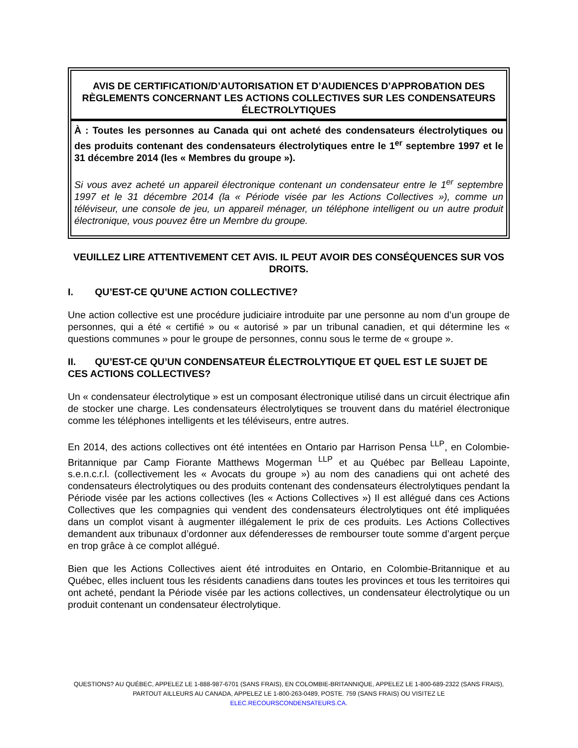AVIS DE CERTIFICATION/D’AUTORISATION ET D’AUDIENCES D’APPROBATION DES RÈGLEMENTS CONCERNANT LES ACTIONS COLLECTIVES SUR LES CONDENSATEURS ÉLECTROLYTIQUES
À : Toutes les personnes au Canada qui ont acheté des condensateurs électrolytiques ou des produits contenant des condensateurs électrolytiques entre le 1<sup>er</sup> septembre 1997 et le 31 décembre 2014 (les « Membres du groupe »).
Si vous avez acheté un appareil électronique contenant un condensateur entre le 1<sup>er</sup> septembre 1997 et le 31 décembre 2014 (la « Période visée par les Actions Collectives »), comme un téléviseur, une console de jeu, un appareil ménager, un téléphone intelligent ou un autre produit électronique, vous pouvez être un Membre du groupe.
VEUILLEZ LIRE ATTENTIVEMENT CET AVIS. IL PEUT AVOIR DES CONSÉQUENCES SUR VOS DROITS.
I. QU’EST-CE QU’UNE ACTION COLLECTIVE?
Une action collective est une procédure judiciaire introduite par une personne au nom d’un groupe de personnes, qui a été « certifié » ou « autorisé » par un tribunal canadien, et qui détermine les « questions communes » pour le groupe de personnes, connu sous le terme de « groupe ».
II. QU’EST-CE QU’UN CONDENSATEUR ÉLECTROLYTIQUE ET QUEL EST LE SUJET DE CES ACTIONS COLLECTIVES?
Un « condensateur électrolytique » est un composant électronique utilisé dans un circuit électrique afin de stocker une charge. Les condensateurs électrolytiques se trouvent dans du matériel électronique comme les téléphones intelligents et les téléviseurs, entre autres.
En 2014, des actions collectives ont été intentées en Ontario par Harrison Pensa <sup>LLP</sup>, en Colombie-Britannique par Camp Fiorante Matthews Mogerman <sup>LLP</sup> et au Québec par Belleau Lapointe, s.e.n.c.r.l. (collectivement les « Avocats du groupe ») au nom des canadiens qui ont acheté des condensateurs électrolytiques ou des produits contenant des condensateurs électrolytiques pendant la Période visée par les actions collectives (les « Actions Collectives ») Il est allégué dans ces Actions Collectives que les compagnies qui vendent des condensateurs électrolytiques ont été impliquées dans un complot visant à augmenter illégalement le prix de ces produits. Les Actions Collectives demandent aux tribunaux d’ordonner aux défenderesses de rembourser toute somme d’argent perçue en trop grâce à ce complot allégué.
Bien que les Actions Collectives aient été introduites en Ontario, en Colombie-Britannique et au Québec, elles incluent tous les résidents canadiens dans toutes les provinces et tous les territoires qui ont acheté, pendant la Période visée par les actions collectives, un condensateur électrolytique ou un produit contenant un condensateur électrolytique.
QUESTIONS? AU QUÉBEC, APPELEZ LE 1-888-987-6701 (SANS FRAIS), EN COLOMBIE-BRITANNIQUE, APPELEZ LE 1-800-689-2322 (SANS FRAIS), PARTOUT AILLEURS AU CANADA, APPELEZ LE 1-800-263-0489, POSTE. 759 (SANS FRAIS) OU VISITEZ LE
ELEC.RECOURSCONDENSATEURS.CA.